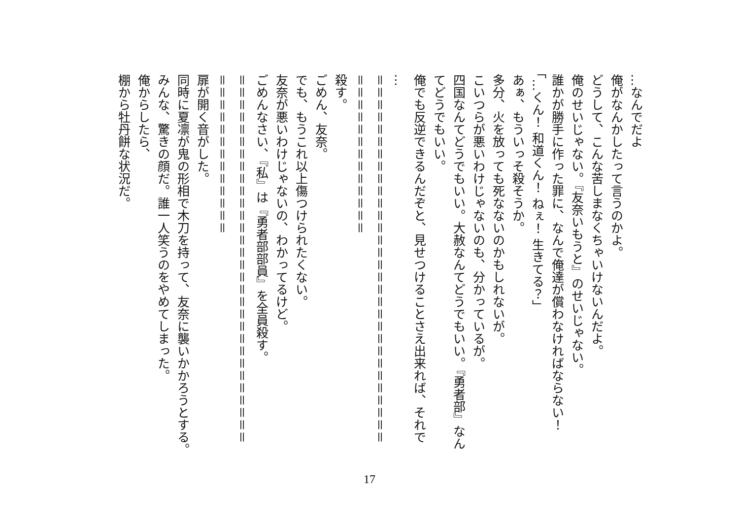…なんでだよ
俺がなんかしたって言うのかよ。
どうして、こんな苦しまなくちゃいけないんだよ。
俺のせいじゃない。『友奈いもうと』のせいじゃない。
誰かが勝手に作った罪に、なんで俺達が償わなければならない！
「…くん！ 和道くん！ ねぇ！ 生きてる？」
あぁ、もういっそ殺そうか。
多分、火を放っても死なないのかもしれないが。
こいつらが悪いわけじゃないのも、分かっているが。
四国なんてどうでもいい。大赦なんてどうでもいい。『勇者部』なんてどうでもいい。
俺でも反逆できるんだぞと、見せつけることさえ出来れば、それで
…
＝＝＝＝＝＝＝＝＝＝＝＝＝＝＝＝＝＝＝＝＝＝＝＝＝＝＝＝＝＝
＝＝＝＝＝＝＝＝＝＝＝＝＝
殺す。
ごめん、友奈。
でも、もうこれ以上傷つけられたくない。
友奈が悪いわけじゃないの、わかってるけど。
ごめんなさい、『私』は『勇者部部員』を全員殺す。
＝＝＝＝＝＝＝＝＝＝＝＝＝＝＝＝＝＝＝＝＝＝＝＝＝＝＝＝＝＝
＝＝＝＝＝＝＝＝＝＝＝＝＝
扉が開く音がした。
同時に夏凛が鬼の形相で木刀を持って、友奈に襲いかかろうとする。
みんな、驚きの顔だ。誰一人笑うのをやめてしまった。
俺からしたら、
棚から牡丹餅な状況だ。
17